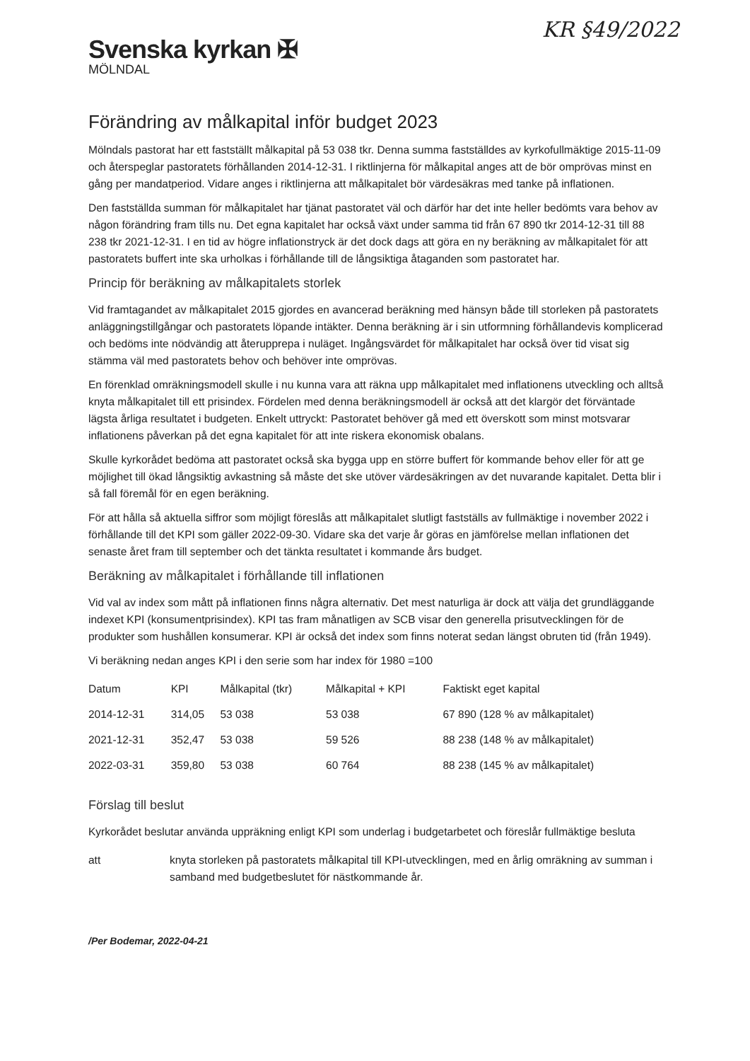KR §49/2022
Svenska kyrkan ✠
MÖLNDAL
Förändring av målkapital inför budget 2023
Mölndals pastorat har ett fastställt målkapital på 53 038 tkr. Denna summa fastställdes av kyrkofullmäktige 2015-11-09 och återspeglar pastoratets förhållanden 2014-12-31. I riktlinjerna för målkapital anges att de bör omprövas minst en gång per mandatperiod. Vidare anges i riktlinjerna att målkapitalet bör värdesäkras med tanke på inflationen.
Den fastställda summan för målkapitalet har tjänat pastoratet väl och därför har det inte heller bedömts vara behov av någon förändring fram tills nu. Det egna kapitalet har också växt under samma tid från 67 890 tkr 2014-12-31 till 88 238 tkr 2021-12-31. I en tid av högre inflationstryck är det dock dags att göra en ny beräkning av målkapitalet för att pastoratets buffert inte ska urholkas i förhållande till de långsiktiga åtaganden som pastoratet har.
Princip för beräkning av målkapitalets storlek
Vid framtagandet av målkapitalet 2015 gjordes en avancerad beräkning med hänsyn både till storleken på pastoratets anläggningstillgångar och pastoratets löpande intäkter. Denna beräkning är i sin utformning förhållandevis komplicerad och bedöms inte nödvändig att återupprepa i nuläget. Ingångsvärdet för målkapitalet har också över tid visat sig stämma väl med pastoratets behov och behöver inte omprövas.
En förenklad omräkningsmodell skulle i nu kunna vara att räkna upp målkapitalet med inflationens utveckling och alltså knyta målkapitalet till ett prisindex. Fördelen med denna beräkningsmodell är också att det klargör det förväntade lägsta årliga resultatet i budgeten. Enkelt uttryckt: Pastoratet behöver gå med ett överskott som minst motsvarar inflationens påverkan på det egna kapitalet för att inte riskera ekonomisk obalans.
Skulle kyrkorådet bedöma att pastoratet också ska bygga upp en större buffert för kommande behov eller för att ge möjlighet till ökad långsiktig avkastning så måste det ske utöver värdesäkringen av det nuvarande kapitalet. Detta blir i så fall föremål för en egen beräkning.
För att hålla så aktuella siffror som möjligt föreslås att målkapitalet slutligt fastställs av fullmäktige i november 2022 i förhållande till det KPI som gäller 2022-09-30. Vidare ska det varje år göras en jämförelse mellan inflationen det senaste året fram till september och det tänkta resultatet i kommande års budget.
Beräkning av målkapitalet i förhållande till inflationen
Vid val av index som mått på inflationen finns några alternativ. Det mest naturliga är dock att välja det grundläggande indexet KPI (konsumentprisindex). KPI tas fram månatligen av SCB visar den generella prisutvecklingen för de produkter som hushållen konsumerar. KPI är också det index som finns noterat sedan längst obruten tid (från 1949).
Vi beräkning nedan anges KPI i den serie som har index för 1980 =100
| Datum | KPI | Målkapital (tkr) | Målkapital + KPI | Faktiskt eget kapital |
| --- | --- | --- | --- | --- |
| 2014-12-31 | 314,05 | 53 038 | 53 038 | 67 890 (128 % av målkapitalet) |
| 2021-12-31 | 352,47 | 53 038 | 59 526 | 88 238 (148 % av målkapitalet) |
| 2022-03-31 | 359,80 | 53 038 | 60 764 | 88 238 (145 % av målkapitalet) |
Förslag till beslut
Kyrkorådet beslutar använda uppräkning enligt KPI som underlag i budgetarbetet och föreslår fullmäktige besluta
| att | knyta storleken på pastoratets målkapital till KPI-utvecklingen, med en årlig omräkning av summan i samband med budgetbeslutet för nästkommande år. |
/Per Bodemar, 2022-04-21